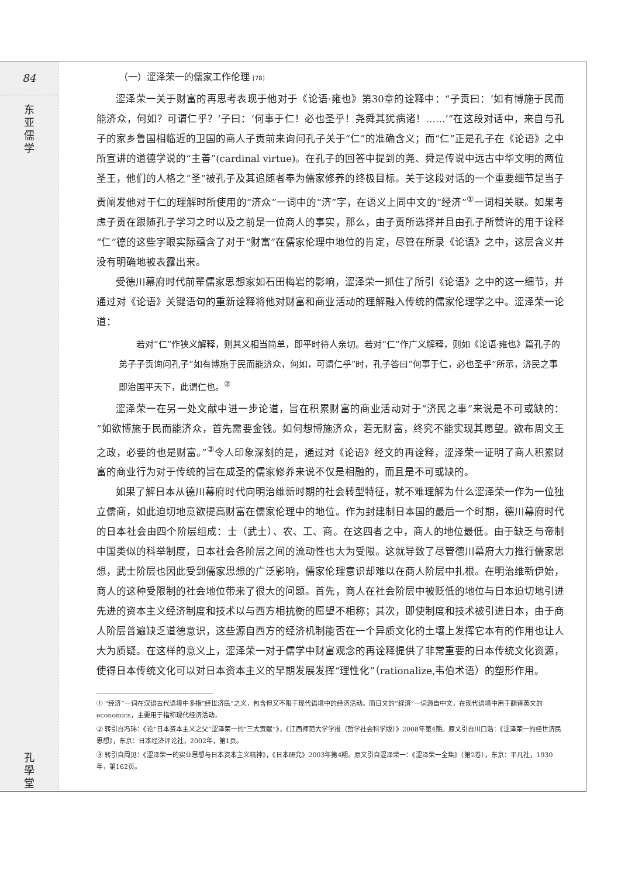84
东
亚
儒
学
孔
學
堂
（一）涩泽荣一的儒家工作伦理 [78]
涩泽荣一关于财富的再思考表现于他对于《论语·雍也》第30章的诠释中：“子贡曰：‘如有博施于民而能济众，何如？可谓仁乎？’子曰：‘何事于仁！必也圣乎！尧舜其犹病诸！……’”在这段对话中，来自与孔子的家乡鲁国相临近的卫国的商人子贡前来询问孔子关于“仁”的准确含义；而“仁”正是孔子在《论语》之中所宣讲的道德学说的“主善”(cardinal virtue)。在孔子的回答中提到的尧、舜是传说中远古中华文明的两位圣王，他们的人格之“圣”被孔子及其追随者奉为儒家修养的终极目标。关于这段对话的一个重要细节是当子贡阐发他对于仁的理解时所使用的“济众”一词中的“济”字，在语义上同中文的“经济”<sup>①</sup>一词相关联。如果考虑子贡在跟随孔子学习之时以及之前是一位商人的事实，那么，由子贡所选择并且由孔子所赞许的用于诠释“仁”德的这些字眼实际蕴含了对于“财富”在儒家伦理中地位的肯定，尽管在所录《论语》之中，这层含义并没有明确地被表露出来。
受德川幕府时代前辈儒家思想家如石田梅岩的影响，涩泽荣一抓住了所引《论语》之中的这一细节，并通过对《论语》关键语句的重新诠释将他对财富和商业活动的理解融入传统的儒家伦理学之中。涩泽荣一论道：
若对“仁”作狭义解释，则其义相当简单，即平时待人亲切。若对“仁”作广义解释，则如《论语·雍也》篇孔子的弟子子贡询问孔子“如有博施于民而能济众，何如，可谓仁乎”时，孔子答曰“何事于仁，必也圣乎”所示，济民之事即治国平天下，此谓仁也。<sup>②</sup>
涩泽荣一在另一处文献中进一步论道，旨在积累财富的商业活动对于“济民之事”来说是不可或缺的：“如欲博施于民而能济众，首先需要金钱。如何想博施济众，若无财富，终究不能实现其愿望。欲布周文王之政，必要的也是财富。”<sup>③</sup>令人印象深刻的是，通过对《论语》经文的再诠释，涩泽荣一证明了商人积累财富的商业行为对于传统的旨在成圣的儒家修养来说不仅是相融的，而且是不可或缺的。
如果了解日本从德川幕府时代向明治维新时期的社会转型特征，就不难理解为什么涩泽荣一作为一位独立儒商，如此迫切地意欲提高财富在儒家伦理中的地位。作为封建制日本国的最后一个时期，德川幕府时代的日本社会由四个阶层组成：士（武士）、农、工、商。在这四者之中，商人的地位最低。由于缺乏与帝制中国类似的科举制度，日本社会各阶层之间的流动性也大为受限。这就导致了尽管德川幕府大力推行儒家思想，武士阶层也因此受到儒家思想的广泛影响，儒家伦理意识却难以在商人阶层中扎根。在明治维新伊始，商人的这种受限制的社会地位带来了很大的问题。首先，商人在社会阶层中被贬低的地位与日本迫切地引进先进的资本主义经济制度和技术以与西方相抗衡的愿望不相称；其次，即使制度和技术被引进日本，由于商人阶层普遍缺乏道德意识，这些源自西方的经济机制能否在一个异质文化的土壤上发挥它本有的作用也让人大为质疑。在这样的意义上，涩泽荣一对于儒学中财富观念的再诠释提供了非常重要的日本传统文化资源，使得日本传统文化可以对日本资本主义的早期发展发挥“理性化”（rationalize,韦伯术语）的塑形作用。
① “经济”一词在汉语古代语境中多指“经世济民”之义，包含但又不限于现代语境中的经济活动。而日文的“経済”一词源自中文，在现代语境中用于翻译英文的economics，主要用于指称现代经济活动。
② 转引自冯玮：《论“日本资本主义之父”涩泽荣一的“三大贡献”》，《江西师范大学学报（哲学社会科学版）》2008年第4期。原文引自川口浩：《涩泽荣一的经世济民思想》，东京：日本经济评论社，2002年，第1页。
③ 转引自周见：《涩泽荣一的实业思想与日本资本主义精神》，《日本研究》2003年第4期。原文引自涩泽荣一：《涩泽荣一全集》（第2卷），东京：平凡社，1930年，第162页。